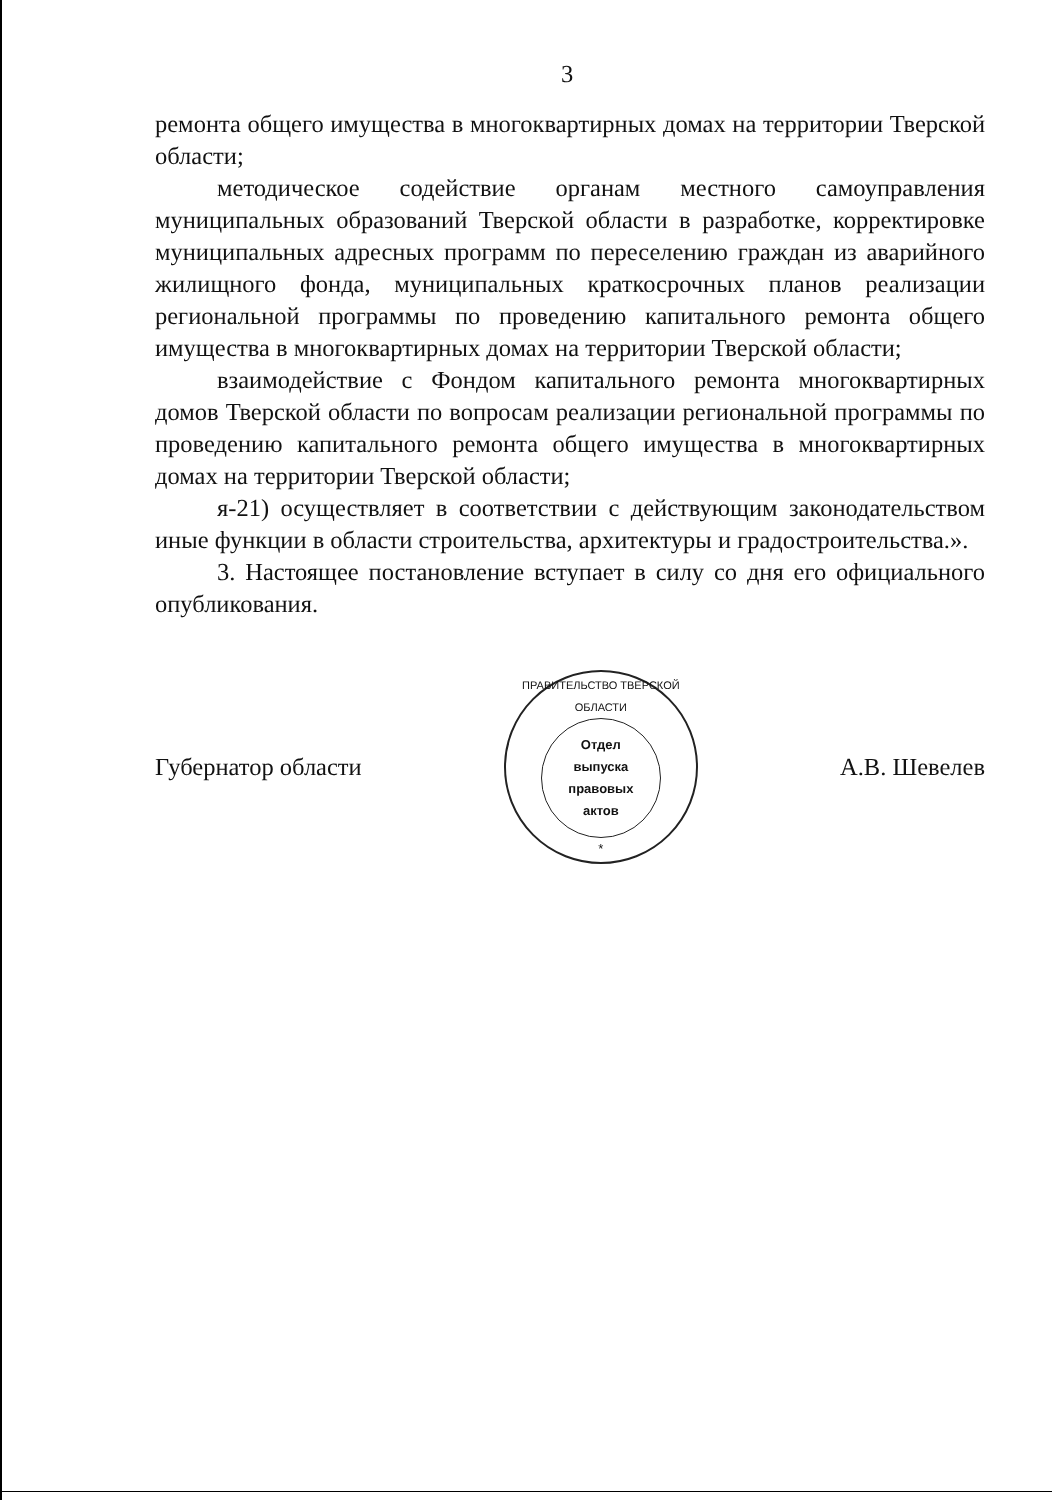3
ремонта общего имущества в многоквартирных домах на территории Тверской области;
методическое содействие органам местного самоуправления муниципальных образований Тверской области в разработке, корректировке муниципальных адресных программ по переселению граждан из аварийного жилищного фонда, муниципальных краткосрочных планов реализации региональной программы по проведению капитального ремонта общего имущества в многоквартирных домах на территории Тверской области;
взаимодействие с Фондом капитального ремонта многоквартирных домов Тверской области по вопросам реализации региональной программы по проведению капитального ремонта общего имущества в многоквартирных домах на территории Тверской области;
я-21) осуществляет в соответствии с действующим законодательством иные функции в области строительства, архитектуры и градостроительства.».
3. Настоящее постановление вступает в силу со дня его официального опубликования.
Губернатор области
ПРАВИТЕЛЬСТВО ТВЕРСКОЙ ОБЛАСТИ
Отдел
выпуска
правовых
актов
*
А.В. Шевелев